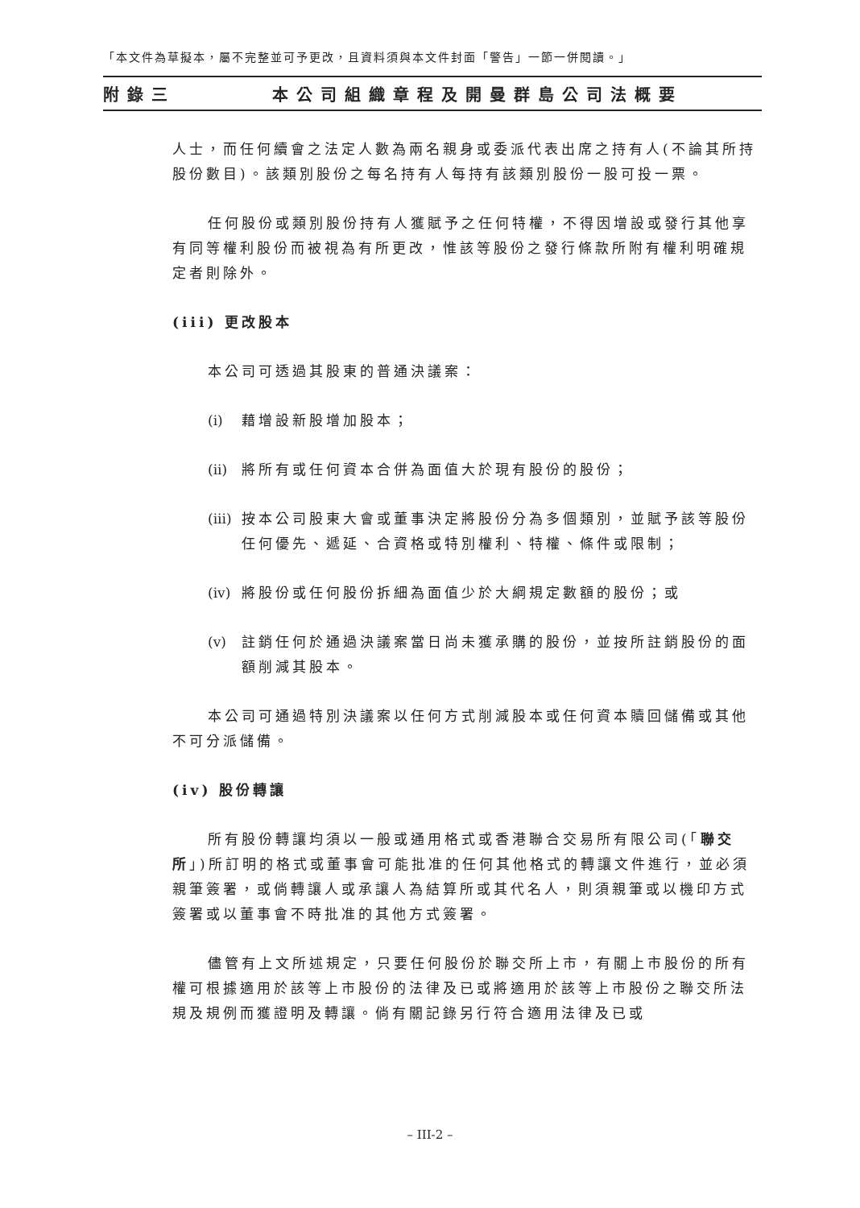「本文件為草擬本，屬不完整並可予更改，且資料須與本文件封面「警告」一節一併閱讀。」
附錄三 本公司組織章程及開曼群島公司法概要
人士，而任何續會之法定人數為兩名親身或委派代表出席之持有人(不論其所持股份數目)。該類別股份之每名持有人每持有該類別股份一股可投一票。
任何股份或類別股份持有人獲賦予之任何特權，不得因增設或發行其他享有同等權利股份而被視為有所更改，惟該等股份之發行條款所附有權利明確規定者則除外。
(iii) 更改股本
本公司可透過其股東的普通決議案：
(i) 藉增設新股增加股本；
(ii) 將所有或任何資本合併為面值大於現有股份的股份；
(iii) 按本公司股東大會或董事決定將股份分為多個類別，並賦予該等股份任何優先、遞延、合資格或特別權利、特權、條件或限制；
(iv) 將股份或任何股份拆細為面值少於大綱規定數額的股份；或
(v) 註銷任何於通過決議案當日尚未獲承購的股份，並按所註銷股份的面額削減其股本。
本公司可通過特別決議案以任何方式削減股本或任何資本贖回儲備或其他不可分派儲備。
(iv) 股份轉讓
所有股份轉讓均須以一般或通用格式或香港聯合交易所有限公司(「聯交所」)所訂明的格式或董事會可能批准的任何其他格式的轉讓文件進行，並必須親筆簽署，或倘轉讓人或承讓人為結算所或其代名人，則須親筆或以機印方式簽署或以董事會不時批准的其他方式簽署。
儘管有上文所述規定，只要任何股份於聯交所上市，有關上市股份的所有權可根據適用於該等上市股份的法律及已或將適用於該等上市股份之聯交所法規及規例而獲證明及轉讓。倘有關記錄另行符合適用法律及已或
– III-2 –